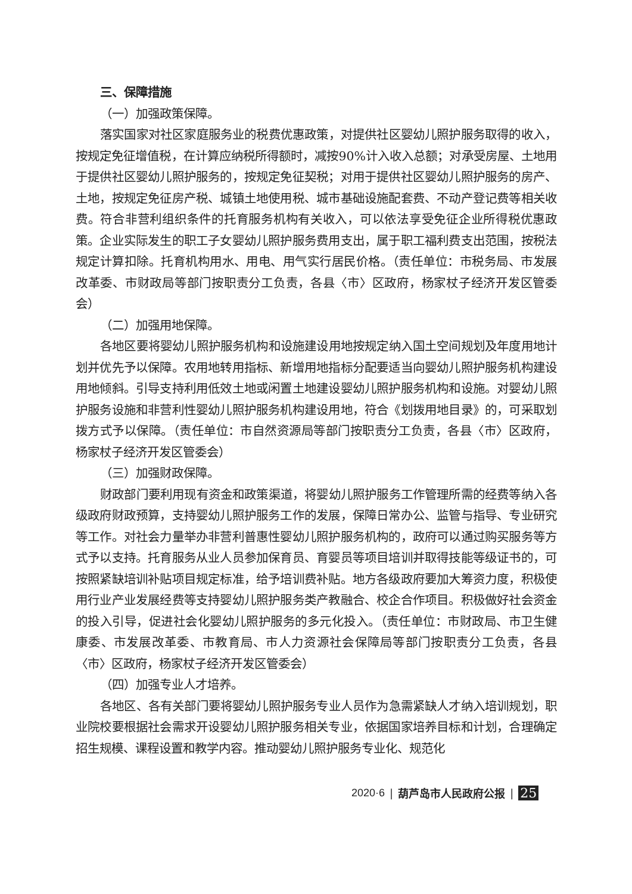三、保障措施
（一）加强政策保障。
落实国家对社区家庭服务业的税费优惠政策，对提供社区婴幼儿照护服务取得的收入，按规定免征增值税，在计算应纳税所得额时，减按90%计入收入总额；对承受房屋、土地用于提供社区婴幼儿照护服务的，按规定免征契税；对用于提供社区婴幼儿照护服务的房产、土地，按规定免征房产税、城镇土地使用税、城市基础设施配套费、不动产登记费等相关收费。符合非营利组织条件的托育服务机构有关收入，可以依法享受免征企业所得税优惠政策。企业实际发生的职工子女婴幼儿照护服务费用支出，属于职工福利费支出范围，按税法规定计算扣除。托育机构用水、用电、用气实行居民价格。（责任单位：市税务局、市发展改革委、市财政局等部门按职责分工负责，各县〈市〉区政府，杨家杖子经济开发区管委会）
（二）加强用地保障。
各地区要将婴幼儿照护服务机构和设施建设用地按规定纳入国土空间规划及年度用地计划并优先予以保障。农用地转用指标、新增用地指标分配要适当向婴幼儿照护服务机构建设用地倾斜。引导支持利用低效土地或闲置土地建设婴幼儿照护服务机构和设施。对婴幼儿照护服务设施和非营利性婴幼儿照护服务机构建设用地，符合《划拨用地目录》的，可采取划拨方式予以保障。（责任单位：市自然资源局等部门按职责分工负责，各县〈市〉区政府，杨家杖子经济开发区管委会）
（三）加强财政保障。
财政部门要利用现有资金和政策渠道，将婴幼儿照护服务工作管理所需的经费等纳入各级政府财政预算，支持婴幼儿照护服务工作的发展，保障日常办公、监管与指导、专业研究等工作。对社会力量举办非营利普惠性婴幼儿照护服务机构的，政府可以通过购买服务等方式予以支持。托育服务从业人员参加保育员、育婴员等项目培训并取得技能等级证书的，可按照紧缺培训补贴项目规定标准，给予培训费补贴。地方各级政府要加大筹资力度，积极使用行业产业发展经费等支持婴幼儿照护服务类产教融合、校企合作项目。积极做好社会资金的投入引导，促进社会化婴幼儿照护服务的多元化投入。（责任单位：市财政局、市卫生健康委、市发展改革委、市教育局、市人力资源社会保障局等部门按职责分工负责，各县〈市〉区政府，杨家杖子经济开发区管委会）
（四）加强专业人才培养。
各地区、各有关部门要将婴幼儿照护服务专业人员作为急需紧缺人才纳入培训规划，职业院校要根据社会需求开设婴幼儿照护服务相关专业，依据国家培养目标和计划，合理确定招生规模、课程设置和教学内容。推动婴幼儿照护服务专业化、规范化
2020·6 | 葫芦岛市人民政府公报 | 25